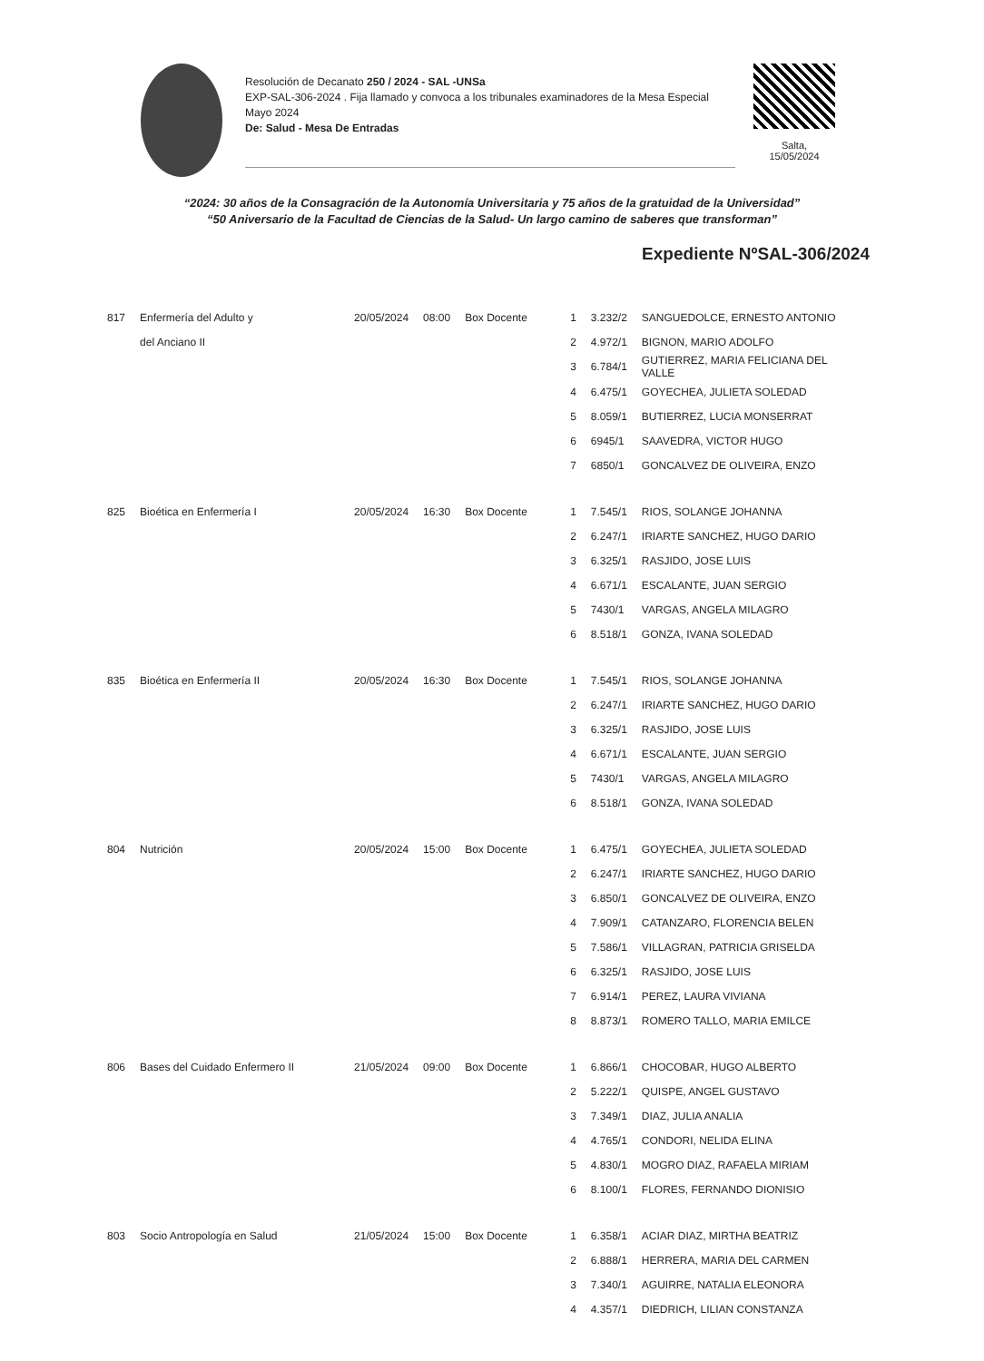Resolución de Decanato 250 / 2024 - SAL -UNSa
EXP-SAL-306-2024 . Fija llamado y convoca a los tribunales examinadores de la Mesa Especial Mayo 2024
De: Salud - Mesa De Entradas
Salta,
15/05/2024
“2024: 30 años de la Consagración de la Autonomía Universitaria y 75 años de la gratuidad de la Universidad”
“50 Aniversario de la Facultad de Ciencias de la Salud- Un largo camino de saberes que transforman”
Expediente NºSAL-306/2024
| 817 | Enfermería del Adulto y | 20/05/2024 | 08:00 | Box Docente | 1 | 3.232/2 | SANGUEDOLCE, ERNESTO ANTONIO |
| | del Anciano II | | | | 2 | 4.972/1 | BIGNON, MARIO ADOLFO |
| | | | | | 3 | 6.784/1 | GUTIERREZ, MARIA FELICIANA DEL VALLE |
| | | | | | 4 | 6.475/1 | GOYECHEA, JULIETA SOLEDAD |
| | | | | | 5 | 8.059/1 | BUTIERREZ, LUCIA MONSERRAT |
| | | | | | 6 | 6945/1 | SAAVEDRA, VICTOR HUGO |
| | | | | | 7 | 6850/1 | GONCALVEZ DE OLIVEIRA, ENZO |
| 825 | Bioética en Enfermería I | 20/05/2024 | 16:30 | Box Docente | 1 | 7.545/1 | RIOS, SOLANGE JOHANNA |
| | | | | | 2 | 6.247/1 | IRIARTE SANCHEZ, HUGO DARIO |
| | | | | | 3 | 6.325/1 | RASJIDO, JOSE LUIS |
| | | | | | 4 | 6.671/1 | ESCALANTE, JUAN SERGIO |
| | | | | | 5 | 7430/1 | VARGAS, ANGELA MILAGRO |
| | | | | | 6 | 8.518/1 | GONZA, IVANA SOLEDAD |
| 835 | Bioética en Enfermería II | 20/05/2024 | 16:30 | Box Docente | 1 | 7.545/1 | RIOS, SOLANGE JOHANNA |
| | | | | | 2 | 6.247/1 | IRIARTE SANCHEZ, HUGO DARIO |
| | | | | | 3 | 6.325/1 | RASJIDO, JOSE LUIS |
| | | | | | 4 | 6.671/1 | ESCALANTE, JUAN SERGIO |
| | | | | | 5 | 7430/1 | VARGAS, ANGELA MILAGRO |
| | | | | | 6 | 8.518/1 | GONZA, IVANA SOLEDAD |
| 804 | Nutrición | 20/05/2024 | 15:00 | Box Docente | 1 | 6.475/1 | GOYECHEA, JULIETA SOLEDAD |
| | | | | | 2 | 6.247/1 | IRIARTE SANCHEZ, HUGO DARIO |
| | | | | | 3 | 6.850/1 | GONCALVEZ DE OLIVEIRA, ENZO |
| | | | | | 4 | 7.909/1 | CATANZARO, FLORENCIA BELEN |
| | | | | | 5 | 7.586/1 | VILLAGRAN, PATRICIA GRISELDA |
| | | | | | 6 | 6.325/1 | RASJIDO, JOSE LUIS |
| | | | | | 7 | 6.914/1 | PEREZ, LAURA VIVIANA |
| | | | | | 8 | 8.873/1 | ROMERO TALLO, MARIA EMILCE |
| 806 | Bases del Cuidado Enfermero II | 21/05/2024 | 09:00 | Box Docente | 1 | 6.866/1 | CHOCOBAR, HUGO ALBERTO |
| | | | | | 2 | 5.222/1 | QUISPE, ANGEL GUSTAVO |
| | | | | | 3 | 7.349/1 | DIAZ, JULIA ANALIA |
| | | | | | 4 | 4.765/1 | CONDORI, NELIDA ELINA |
| | | | | | 5 | 4.830/1 | MOGRO DIAZ, RAFAELA MIRIAM |
| | | | | | 6 | 8.100/1 | FLORES, FERNANDO DIONISIO |
| 803 | Socio Antropología en Salud | 21/05/2024 | 15:00 | Box Docente | 1 | 6.358/1 | ACIAR DIAZ, MIRTHA BEATRIZ |
| | | | | | 2 | 6.888/1 | HERRERA, MARIA DEL CARMEN |
| | | | | | 3 | 7.340/1 | AGUIRRE, NATALIA ELEONORA |
| | | | | | 4 | 4.357/1 | DIEDRICH, LILIAN CONSTANZA |